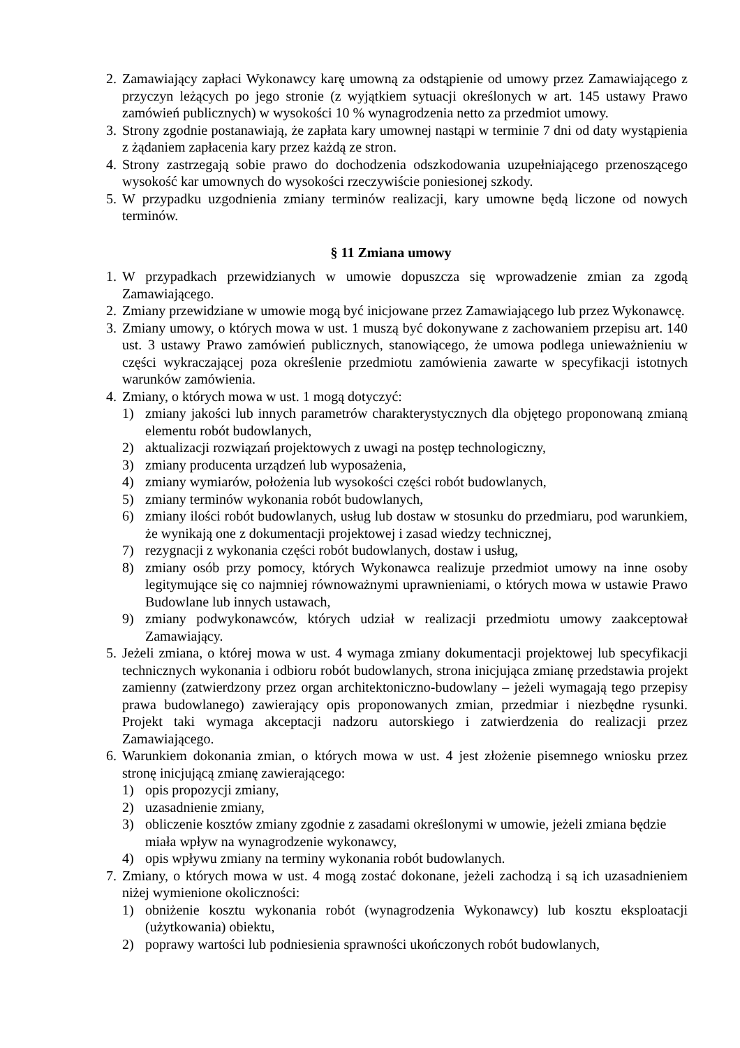2. Zamawiający zapłaci Wykonawcy karę umowną za odstąpienie od umowy przez Zamawiającego z przyczyn leżących po jego stronie (z wyjątkiem sytuacji określonych w art. 145 ustawy Prawo zamówień publicznych) w wysokości 10 % wynagrodzenia netto za przedmiot umowy.
3. Strony zgodnie postanawiają, że zapłata kary umownej nastąpi w terminie 7 dni od daty wystąpienia z żądaniem zapłacenia kary przez każdą ze stron.
4. Strony zastrzegają sobie prawo do dochodzenia odszkodowania uzupełniającego przenoszącego wysokość kar umownych do wysokości rzeczywiście poniesionej szkody.
5. W przypadku uzgodnienia zmiany terminów realizacji, kary umowne będą liczone od nowych terminów.
§ 11 Zmiana umowy
1. W przypadkach przewidzianych w umowie dopuszcza się wprowadzenie zmian za zgodą Zamawiającego.
2. Zmiany przewidziane w umowie mogą być inicjowane przez Zamawiającego lub przez Wykonawcę.
3. Zmiany umowy, o których mowa w ust. 1 muszą być dokonywane z zachowaniem przepisu art. 140 ust. 3 ustawy Prawo zamówień publicznych, stanowiącego, że umowa podlega unieważnieniu w części wykraczającej poza określenie przedmiotu zamówienia zawarte w specyfikacji istotnych warunków zamówienia.
4. Zmiany, o których mowa w ust. 1 mogą dotyczyć:
1) zmiany jakości lub innych parametrów charakterystycznych dla objętego proponowaną zmianą elementu robót budowlanych,
2) aktualizacji rozwiązań projektowych z uwagi na postęp technologiczny,
3) zmiany producenta urządzeń lub wyposażenia,
4) zmiany wymiarów, położenia lub wysokości części robót budowlanych,
5) zmiany terminów wykonania robót budowlanych,
6) zmiany ilości robót budowlanych, usług lub dostaw w stosunku do przedmiaru, pod warunkiem, że wynikają one z dokumentacji projektowej i zasad wiedzy technicznej,
7) rezygnacji z wykonania części robót budowlanych, dostaw i usług,
8) zmiany osób przy pomocy, których Wykonawca realizuje przedmiot umowy na inne osoby legitymujące się co najmniej równoważnymi uprawnieniami, o których mowa w ustawie Prawo Budowlane lub innych ustawach,
9) zmiany podwykonawców, których udział w realizacji przedmiotu umowy zaakceptował Zamawiający.
5. Jeżeli zmiana, o której mowa w ust. 4 wymaga zmiany dokumentacji projektowej lub specyfikacji technicznych wykonania i odbioru robót budowlanych, strona inicjująca zmianę przedstawia projekt zamienny (zatwierdzony przez organ architektoniczno-budowlany – jeżeli wymagają tego przepisy prawa budowlanego) zawierający opis proponowanych zmian, przedmiar i niezbędne rysunki. Projekt taki wymaga akceptacji nadzoru autorskiego i zatwierdzenia do realizacji przez Zamawiającego.
6. Warunkiem dokonania zmian, o których mowa w ust. 4 jest złożenie pisemnego wniosku przez stronę inicjującą zmianę zawierającego:
1) opis propozycji zmiany,
2) uzasadnienie zmiany,
3) obliczenie kosztów zmiany zgodnie z zasadami określonymi w umowie, jeżeli zmiana będzie miała wpływ na wynagrodzenie wykonawcy,
4) opis wpływu zmiany na terminy wykonania robót budowlanych.
7. Zmiany, o których mowa w ust. 4 mogą zostać dokonane, jeżeli zachodzą i są ich uzasadnieniem niżej wymienione okoliczności:
1) obniżenie kosztu wykonania robót (wynagrodzenia Wykonawcy) lub kosztu eksploatacji (użytkowania) obiektu,
2) poprawy wartości lub podniesienia sprawności ukończonych robót budowlanych,